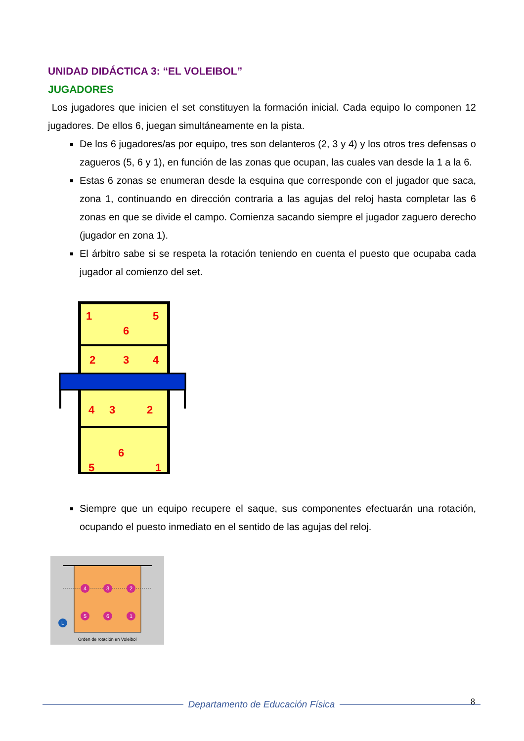UNIDAD DIDÁCTICA 3: “EL VOLEIBOL”
JUGADORES
Los jugadores que inicien el set constituyen la formación inicial. Cada equipo lo componen 12 jugadores. De ellos 6, juegan simultáneamente en la pista.
De los 6 jugadores/as por equipo, tres son delanteros (2, 3 y 4) y los otros tres defensas o zagueros (5, 6 y 1), en función de las zonas que ocupan, las cuales van desde la 1 a la 6.
Estas 6 zonas se enumeran desde la esquina que corresponde con el jugador que saca, zona 1, continuando en dirección contraria a las agujas del reloj hasta completar las 6 zonas en que se divide el campo. Comienza sacando siempre el jugador zaguero derecho (jugador en zona 1).
El árbitro sabe si se respeta la rotación teniendo en cuenta el puesto que ocupaba cada jugador al comienzo del set.
1
5
6
2
3
4
4
3
2
6
5
1
Siempre que un equipo recupere el saque, sus componentes efectuarán una rotación, ocupando el puesto inmediato en el sentido de las agujas del reloj.
4
3
2
5
6
1
L
Orden de rotación en Voleibol
8
Departamento de Educación Física